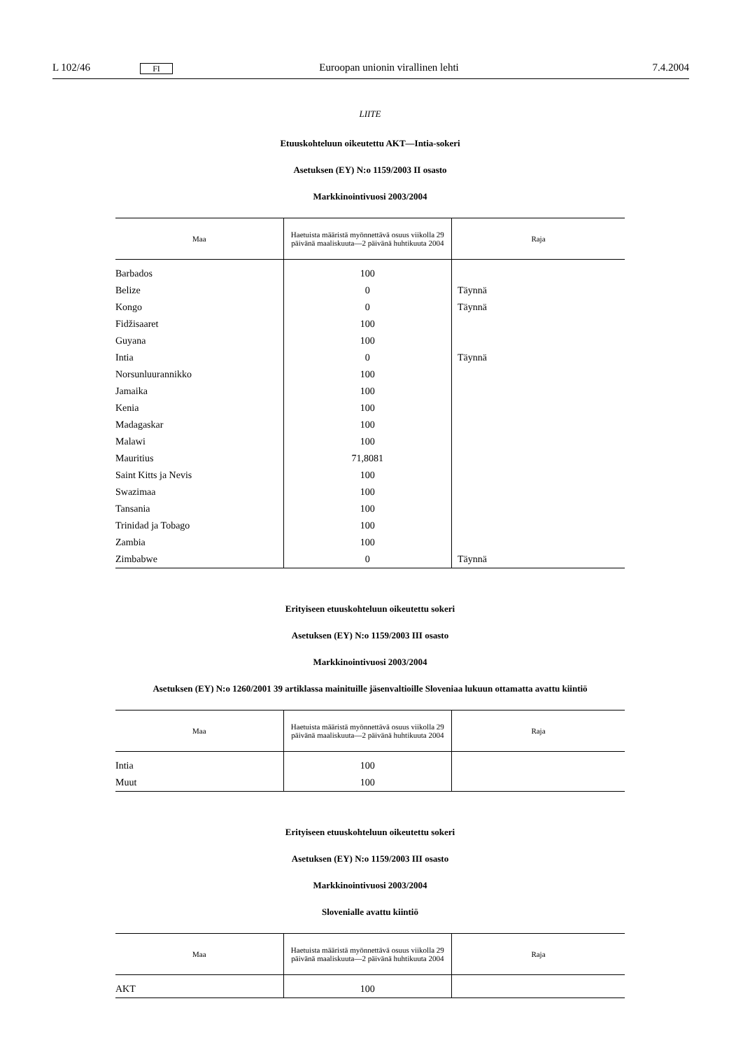L 102/46 FI Euroopan unionin virallinen lehti 7.4.2004
LIITE
Etuuskohteluun oikeutettu AKT—Intia-sokeri
Asetuksen (EY) N:o 1159/2003 II osasto
Markkinointivuosi 2003/2004
| Maa | Haetuista määristä myönnettävä osuus viikolla 29 päivänä maaliskuuta—2 päivänä huhtikuuta 2004 | Raja |
| --- | --- | --- |
| Barbados | 100 | |
| Belize | 0 | Täynnä |
| Kongo | 0 | Täynnä |
| Fidžisaaret | 100 | |
| Guyana | 100 | |
| Intia | 0 | Täynnä |
| Norsunluurannikko | 100 | |
| Jamaika | 100 | |
| Kenia | 100 | |
| Madagaskar | 100 | |
| Malawi | 100 | |
| Mauritius | 71,8081 | |
| Saint Kitts ja Nevis | 100 | |
| Swazimaa | 100 | |
| Tansania | 100 | |
| Trinidad ja Tobago | 100 | |
| Zambia | 100 | |
| Zimbabwe | 0 | Täynnä |
Erityiseen etuuskohteluun oikeutettu sokeri
Asetuksen (EY) N:o 1159/2003 III osasto
Markkinointivuosi 2003/2004
Asetuksen (EY) N:o 1260/2001 39 artiklassa mainituille jäsenvaltioille Sloveniaa lukuun ottamatta avattu kiintiö
| Maa | Haetuista määristä myönnettävä osuus viikolla 29 päivänä maaliskuuta—2 päivänä huhtikuuta 2004 | Raja |
| --- | --- | --- |
| Intia | 100 | |
| Muut | 100 | |
Erityiseen etuuskohteluun oikeutettu sokeri
Asetuksen (EY) N:o 1159/2003 III osasto
Markkinointivuosi 2003/2004
Slovenialle avattu kiintiö
| Maa | Haetuista määristä myönnettävä osuus viikolla 29 päivänä maaliskuuta—2 päivänä huhtikuuta 2004 | Raja |
| --- | --- | --- |
| AKT | 100 | |